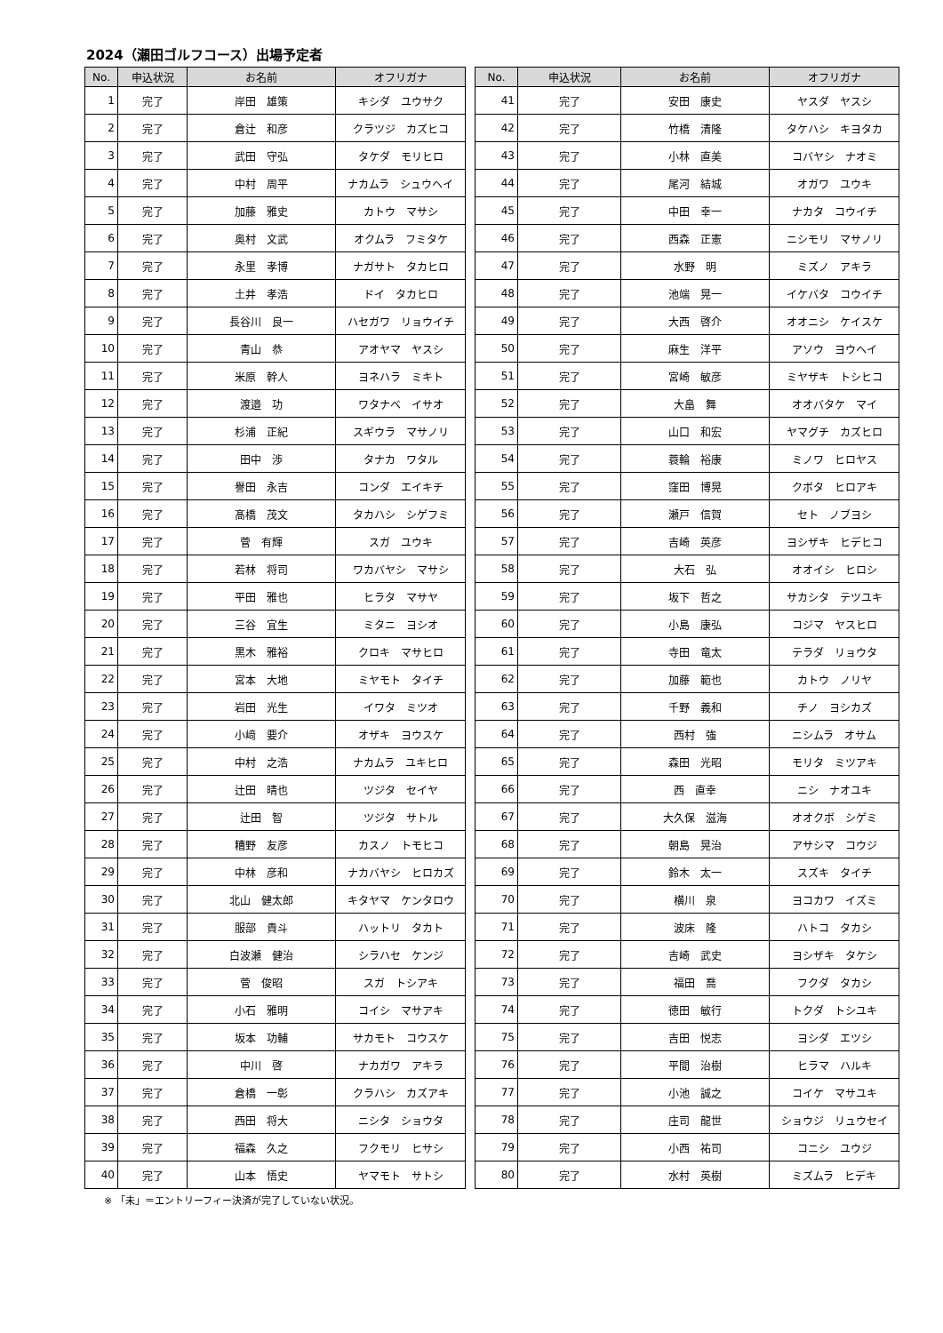2024（瀬田ゴルフコース）出場予定者
| No. | 申込状況 | お名前 | オフリガナ | | No. | 申込状況 | お名前 | オフリガナ |
| --- | --- | --- | --- | --- | --- | --- | --- | --- |
| 1 | 完了 | 岸田 雄策 | キシダ ユウサク | | 41 | 完了 | 安田 康史 | ヤスダ ヤスシ |
| 2 | 完了 | 倉辻 和彦 | クラツジ カズヒコ | | 42 | 完了 | 竹橋 清隆 | タケハシ キヨタカ |
| 3 | 完了 | 武田 守弘 | タケダ モリヒロ | | 43 | 完了 | 小林 直美 | コバヤシ ナオミ |
| 4 | 完了 | 中村 周平 | ナカムラ シュウヘイ | | 44 | 完了 | 尾河 結城 | オガワ ユウキ |
| 5 | 完了 | 加藤 雅史 | カトウ マサシ | | 45 | 完了 | 中田 幸一 | ナカタ コウイチ |
| 6 | 完了 | 奥村 文武 | オクムラ フミタケ | | 46 | 完了 | 西森 正憲 | ニシモリ マサノリ |
| 7 | 完了 | 永里 孝博 | ナガサト タカヒロ | | 47 | 完了 | 水野 明 | ミズノ アキラ |
| 8 | 完了 | 土井 孝浩 | ドイ タカヒロ | | 48 | 完了 | 池端 晃一 | イケバタ コウイチ |
| 9 | 完了 | 長谷川 良一 | ハセガワ リョウイチ | | 49 | 完了 | 大西 啓介 | オオニシ ケイスケ |
| 10 | 完了 | 青山 恭 | アオヤマ ヤスシ | | 50 | 完了 | 麻生 洋平 | アソウ ヨウヘイ |
| 11 | 完了 | 米原 幹人 | ヨネハラ ミキト | | 51 | 完了 | 宮崎 敏彦 | ミヤザキ トシヒコ |
| 12 | 完了 | 渡邉 功 | ワタナベ イサオ | | 52 | 完了 | 大畠 舞 | オオバタケ マイ |
| 13 | 完了 | 杉浦 正紀 | スギウラ マサノリ | | 53 | 完了 | 山口 和宏 | ヤマグチ カズヒロ |
| 14 | 完了 | 田中 渉 | タナカ ワタル | | 54 | 完了 | 蓑輪 裕康 | ミノワ ヒロヤス |
| 15 | 完了 | 譽田 永吉 | コンダ エイキチ | | 55 | 完了 | 窪田 博晃 | クボタ ヒロアキ |
| 16 | 完了 | 髙橋 茂文 | タカハシ シゲフミ | | 56 | 完了 | 瀬戸 信賀 | セト ノブヨシ |
| 17 | 完了 | 菅 有輝 | スガ ユウキ | | 57 | 完了 | 吉崎 英彦 | ヨシザキ ヒデヒコ |
| 18 | 完了 | 若林 将司 | ワカバヤシ マサシ | | 58 | 完了 | 大石 弘 | オオイシ ヒロシ |
| 19 | 完了 | 平田 雅也 | ヒラタ マサヤ | | 59 | 完了 | 坂下 哲之 | サカシタ テツユキ |
| 20 | 完了 | 三谷 宜生 | ミタニ ヨシオ | | 60 | 完了 | 小島 康弘 | コジマ ヤスヒロ |
| 21 | 完了 | 黒木 雅裕 | クロキ マサヒロ | | 61 | 完了 | 寺田 竜太 | テラダ リョウタ |
| 22 | 完了 | 宮本 大地 | ミヤモト タイチ | | 62 | 完了 | 加藤 範也 | カトウ ノリヤ |
| 23 | 完了 | 岩田 光生 | イワタ ミツオ | | 63 | 完了 | 千野 義和 | チノ ヨシカズ |
| 24 | 完了 | 小﨑 要介 | オザキ ヨウスケ | | 64 | 完了 | 西村 強 | ニシムラ オサム |
| 25 | 完了 | 中村 之浩 | ナカムラ ユキヒロ | | 65 | 完了 | 森田 光昭 | モリタ ミツアキ |
| 26 | 完了 | 辻田 晴也 | ツジタ セイヤ | | 66 | 完了 | 西 直幸 | ニシ ナオユキ |
| 27 | 完了 | 辻田 智 | ツジタ サトル | | 67 | 完了 | 大久保 滋海 | オオクボ シゲミ |
| 28 | 完了 | 糟野 友彦 | カスノ トモヒコ | | 68 | 完了 | 朝島 晃治 | アサシマ コウジ |
| 29 | 完了 | 中林 彦和 | ナカバヤシ ヒロカズ | | 69 | 完了 | 鈴木 太一 | スズキ タイチ |
| 30 | 完了 | 北山 健太郎 | キタヤマ ケンタロウ | | 70 | 完了 | 横川 泉 | ヨコカワ イズミ |
| 31 | 完了 | 服部 貴斗 | ハットリ タカト | | 71 | 完了 | 波床 隆 | ハトコ タカシ |
| 32 | 完了 | 白波瀬 健治 | シラハセ ケンジ | | 72 | 完了 | 吉崎 武史 | ヨシザキ タケシ |
| 33 | 完了 | 菅 俊昭 | スガ トシアキ | | 73 | 完了 | 福田 喬 | フクダ タカシ |
| 34 | 完了 | 小石 雅明 | コイシ マサアキ | | 74 | 完了 | 徳田 敏行 | トクダ トシユキ |
| 35 | 完了 | 坂本 功輔 | サカモト コウスケ | | 75 | 完了 | 吉田 悦志 | ヨシダ エツシ |
| 36 | 完了 | 中川 啓 | ナカガワ アキラ | | 76 | 完了 | 平間 治樹 | ヒラマ ハルキ |
| 37 | 完了 | 倉橋 一彰 | クラハシ カズアキ | | 77 | 完了 | 小池 誠之 | コイケ マサユキ |
| 38 | 完了 | 西田 将大 | ニシタ ショウタ | | 78 | 完了 | 庄司 龍世 | ショウジ リュウセイ |
| 39 | 完了 | 福森 久之 | フクモリ ヒサシ | | 79 | 完了 | 小西 祐司 | コニシ ユウジ |
| 40 | 完了 | 山本 悟史 | ヤマモト サトシ | | 80 | 完了 | 水村 英樹 | ミズムラ ヒデキ |
※ 「未」＝エントリーフィー決済が完了していない状況。